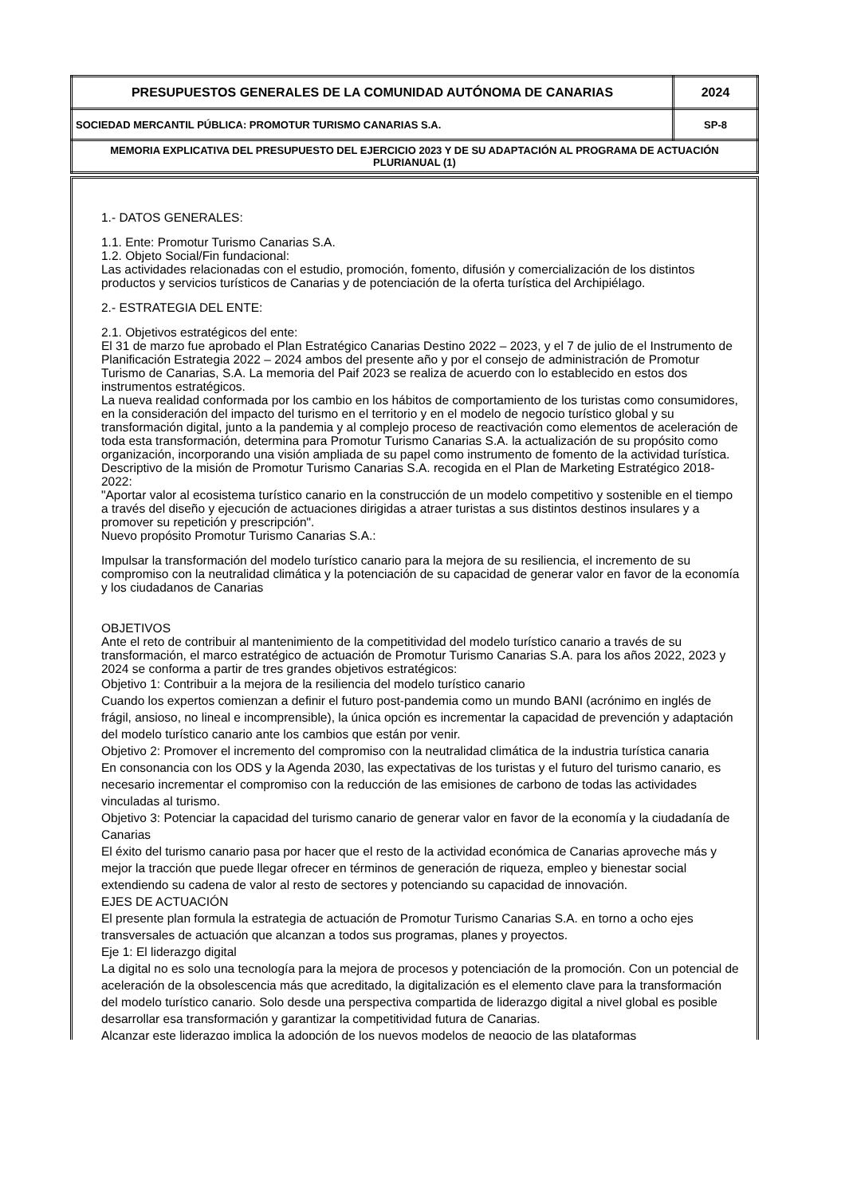| PRESUPUESTOS GENERALES DE LA COMUNIDAD AUTÓNOMA DE CANARIAS | 2024 |
| SOCIEDAD MERCANTIL PÚBLICA: PROMOTUR TURISMO CANARIAS S.A. | SP-8 |
| MEMORIA EXPLICATIVA DEL PRESUPUESTO DEL EJERCICIO 2023 Y DE SU ADAPTACIÓN AL PROGRAMA DE ACTUACIÓN PLURIANUAL (1) | |
1.- DATOS GENERALES:
1.1. Ente: Promotur Turismo Canarias S.A.
1.2. Objeto Social/Fin fundacional:
Las actividades relacionadas con el estudio, promoción, fomento, difusión y comercialización de los distintos productos y servicios turísticos de Canarias y de potenciación de la oferta turística del Archipiélago.
2.- ESTRATEGIA DEL ENTE:
2.1. Objetivos estratégicos del ente:
El 31 de marzo fue aprobado el Plan Estratégico Canarias Destino 2022 – 2023, y el 7 de julio de el Instrumento de Planificación Estrategia 2022 – 2024 ambos del presente año y por el consejo de administración de Promotur Turismo de Canarias, S.A. La memoria del Paif 2023 se realiza de acuerdo con lo establecido en estos dos instrumentos estratégicos.
La nueva realidad conformada por los cambio en los hábitos de comportamiento de los turistas como consumidores, en la consideración del impacto del turismo en el territorio y en el modelo de negocio turístico global y su transformación digital, junto a la pandemia y al complejo proceso de reactivación como elementos de aceleración de toda esta transformación, determina para Promotur Turismo Canarias S.A. la actualización de su propósito como organización, incorporando una visión ampliada de su papel como instrumento de fomento de la actividad turística.
Descriptivo de la misión de Promotur Turismo Canarias S.A. recogida en el Plan de Marketing Estratégico 2018-2022:
"Aportar valor al ecosistema turístico canario en la construcción de un modelo competitivo y sostenible en el tiempo a través del diseño y ejecución de actuaciones dirigidas a atraer turistas a sus distintos destinos insulares y a promover su repetición y prescripción".
Nuevo propósito Promotur Turismo Canarias S.A.:
Impulsar la transformación del modelo turístico canario para la mejora de su resiliencia, el incremento de su compromiso con la neutralidad climática y la potenciación de su capacidad de generar valor en favor de la economía y los ciudadanos de Canarias
OBJETIVOS
Ante el reto de contribuir al mantenimiento de la competitividad del modelo turístico canario a través de su transformación, el marco estratégico de actuación de Promotur Turismo Canarias S.A. para los años 2022, 2023 y 2024 se conforma a partir de tres grandes objetivos estratégicos:
Objetivo 1: Contribuir a la mejora de la resiliencia del modelo turístico canario
Cuando los expertos comienzan a definir el futuro post-pandemia como un mundo BANI (acrónimo en inglés de frágil, ansioso, no lineal e incomprensible), la única opción es incrementar la capacidad de prevención y adaptación del modelo turístico canario ante los cambios que están por venir.
Objetivo 2: Promover el incremento del compromiso con la neutralidad climática de la industria turística canaria
En consonancia con los ODS y la Agenda 2030, las expectativas de los turistas y el futuro del turismo canario, es necesario incrementar el compromiso con la reducción de las emisiones de carbono de todas las actividades vinculadas al turismo.
Objetivo 3: Potenciar la capacidad del turismo canario de generar valor en favor de la economía y la ciudadanía de Canarias
El éxito del turismo canario pasa por hacer que el resto de la actividad económica de Canarias aproveche más y mejor la tracción que puede llegar ofrecer en términos de generación de riqueza, empleo y bienestar social extendiendo su cadena de valor al resto de sectores y potenciando su capacidad de innovación.
EJES DE ACTUACIÓN
El presente plan formula la estrategia de actuación de Promotur Turismo Canarias S.A. en torno a ocho ejes transversales de actuación que alcanzan a todos sus programas, planes y proyectos.
Eje 1: El liderazgo digital
La digital no es solo una tecnología para la mejora de procesos y potenciación de la promoción. Con un potencial de aceleración de la obsolescencia más que acreditado, la digitalización es el elemento clave para la transformación del modelo turístico canario. Solo desde una perspectiva compartida de liderazgo digital a nivel global es posible desarrollar esa transformación y garantizar la competitividad futura de Canarias.
Alcanzar este liderazgo implica la adopción de los nuevos modelos de negocio de las plataformas